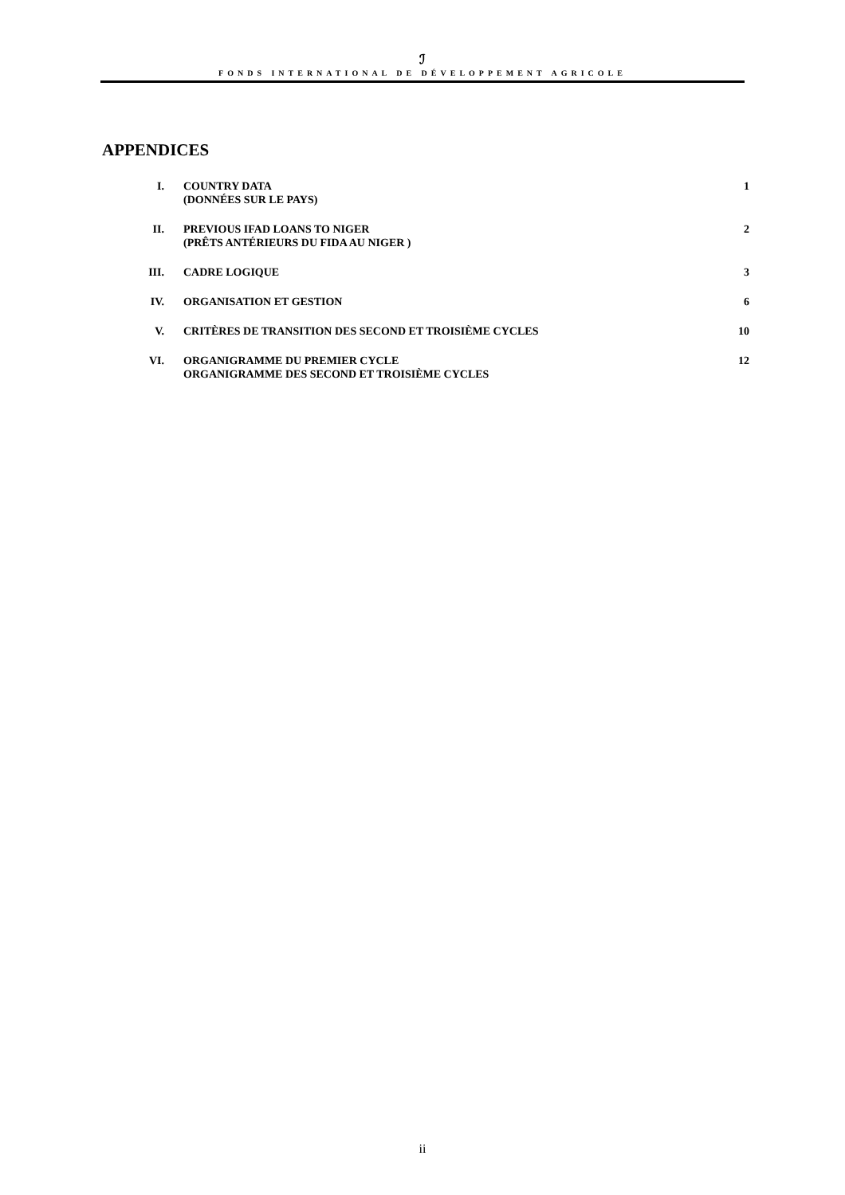ℐ
FONDS INTERNATIONAL DE DÉVELOPPEMENT AGRICOLE
APPENDICES
| I. | COUNTRY DATA (DONNÉES SUR LE PAYS) | 1 |
| II. | PREVIOUS IFAD LOANS TO NIGER (PRÊTS ANTÉRIEURS DU FIDA AU NIGER ) | 2 |
| III. | CADRE LOGIQUE | 3 |
| IV. | ORGANISATION ET GESTION | 6 |
| V. | CRITÈRES DE TRANSITION DES SECOND ET TROISIÈME CYCLES | 10 |
| VI. | ORGANIGRAMME DU PREMIER CYCLE ORGANIGRAMME DES SECOND ET TROISIÈME CYCLES | 12 |
ii